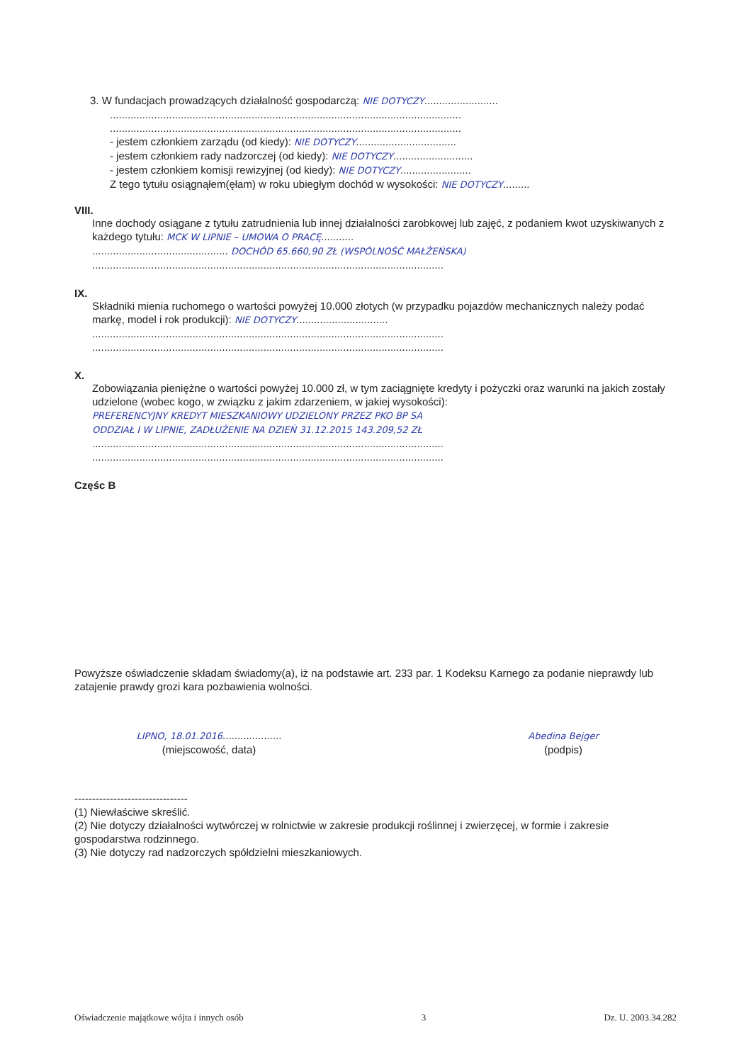3. W fundacjach prowadzących działalność gospodarczą: NIE DOTYCZY.........................
.......................................................................................................................
.......................................................................................................................
- jestem członkiem zarządu (od kiedy): NIE DOTYCZY..................................
- jestem członkiem rady nadzorczej (od kiedy): NIE DOTYCZY...........................
- jestem członkiem komisji rewizyjnej (od kiedy): NIE DOTYCZY........................
Z tego tytułu osiągnąłem(ęłam) w roku ubiegłym dochód w wysokości: NIE DOTYCZY.........
VIII.
Inne dochody osiągane z tytułu zatrudnienia lub innej działalności zarobkowej lub zajęć, z podaniem kwot uzyskiwanych z każdego tytułu: MCK W LIPNIE – UMOWA O PRACĘ...........
.............................................. DOCHÓD 65.660,90 ZŁ (WSPÓLNOŚĆ MAŁŻEŃSKA)
.......................................................................................................................
IX.
Składniki mienia ruchomego o wartości powyżej 10.000 złotych (w przypadku pojazdów mechanicznych należy podać markę, model i rok produkcji): NIE DOTYCZY...............................
.......................................................................................................................
.......................................................................................................................
X.
Zobowiązania pieniężne o wartości powyżej 10.000 zł, w tym zaciągnięte kredyty i pożyczki oraz warunki na jakich zostały udzielone (wobec kogo, w związku z jakim zdarzeniem, w jakiej wysokości):
PREFERENCYJNY KREDYT MIESZKANIOWY UDZIELONY PRZEZ PKO BP SA
ODDZIAŁ I W LIPNIE, ZADŁUŻENIE NA DZIEŃ 31.12.2015 143.209,52 ZŁ
.......................................................................................................................
.......................................................................................................................
Częśc B
Powyższe oświadczenie składam świadomy(a), iż na podstawie art. 233 par. 1 Kodeksu Karnego za podanie nieprawdy lub zatajenie prawdy grozi kara pozbawienia wolności.
LIPNO, 18.01.2016....................
(miejscowość, data)
Abedina Bejger
(podpis)
--------------------------------
(1) Niewłaściwe skreślić.
(2) Nie dotyczy działalności wytwórczej w rolnictwie w zakresie produkcji roślinnej i zwierzęcej, w formie i zakresie gospodarstwa rodzinnego.
(3) Nie dotyczy rad nadzorczych spółdzielni mieszkaniowych.
Oświadczenie majątkowe wójta i innych osób 3 Dz. U. 2003.34.282